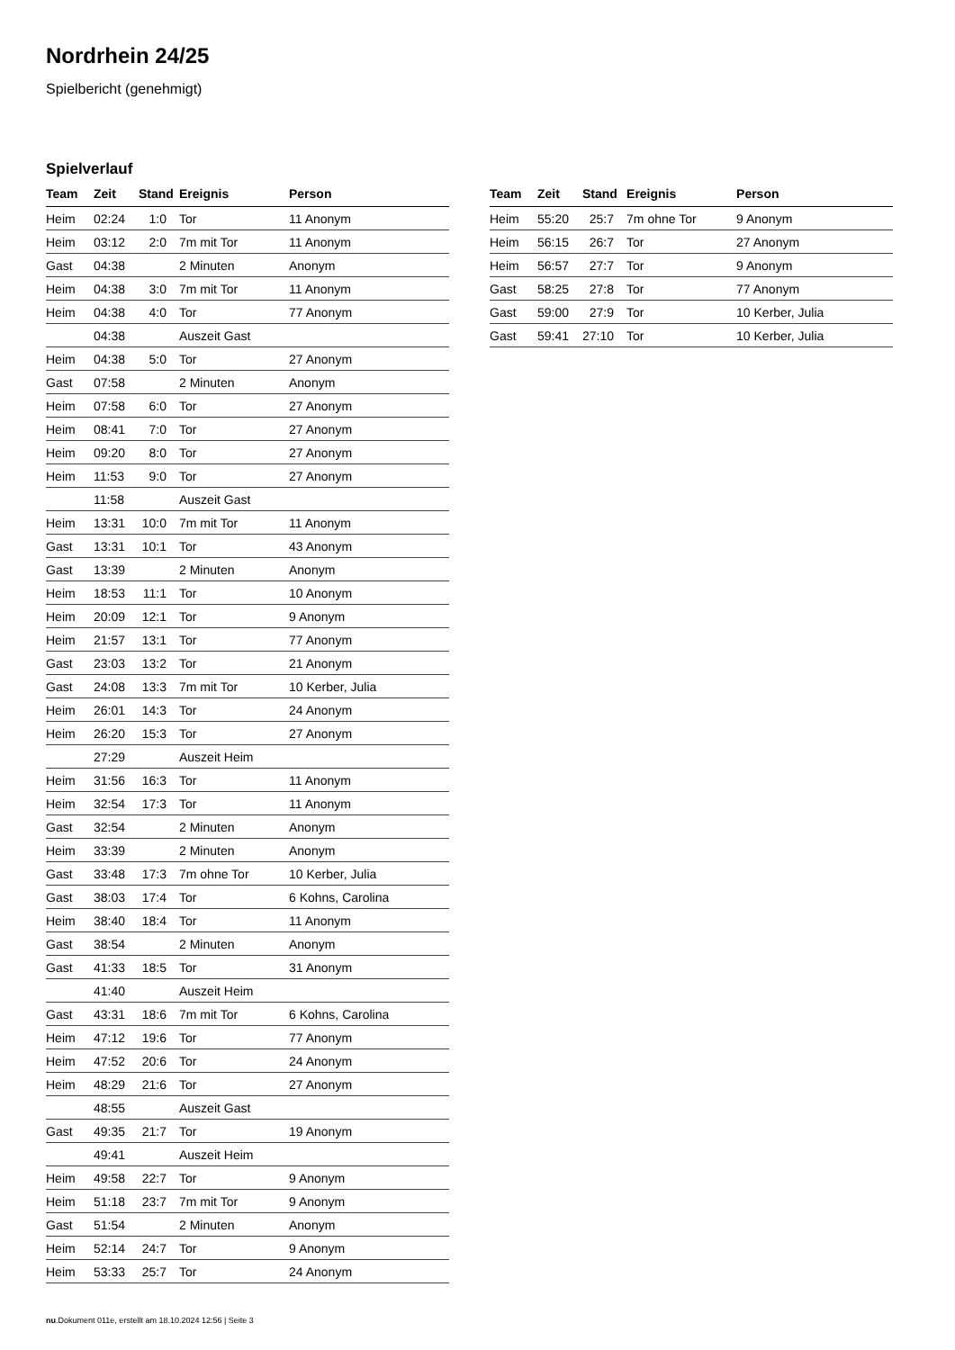Nordrhein 24/25
Spielbericht (genehmigt)
Spielverlauf
| Team | Zeit | Stand | Ereignis | Person |
| --- | --- | --- | --- | --- |
| Heim | 02:24 | 1:0 | Tor | 11 Anonym |
| Heim | 03:12 | 2:0 | 7m mit Tor | 11 Anonym |
| Gast | 04:38 | | 2 Minuten | Anonym |
| Heim | 04:38 | 3:0 | 7m mit Tor | 11 Anonym |
| Heim | 04:38 | 4:0 | Tor | 77 Anonym |
| | 04:38 | | Auszeit Gast | |
| Heim | 04:38 | 5:0 | Tor | 27 Anonym |
| Gast | 07:58 | | 2 Minuten | Anonym |
| Heim | 07:58 | 6:0 | Tor | 27 Anonym |
| Heim | 08:41 | 7:0 | Tor | 27 Anonym |
| Heim | 09:20 | 8:0 | Tor | 27 Anonym |
| Heim | 11:53 | 9:0 | Tor | 27 Anonym |
| | 11:58 | | Auszeit Gast | |
| Heim | 13:31 | 10:0 | 7m mit Tor | 11 Anonym |
| Gast | 13:31 | 10:1 | Tor | 43 Anonym |
| Gast | 13:39 | | 2 Minuten | Anonym |
| Heim | 18:53 | 11:1 | Tor | 10 Anonym |
| Heim | 20:09 | 12:1 | Tor | 9 Anonym |
| Heim | 21:57 | 13:1 | Tor | 77 Anonym |
| Gast | 23:03 | 13:2 | Tor | 21 Anonym |
| Gast | 24:08 | 13:3 | 7m mit Tor | 10 Kerber, Julia |
| Heim | 26:01 | 14:3 | Tor | 24 Anonym |
| Heim | 26:20 | 15:3 | Tor | 27 Anonym |
| | 27:29 | | Auszeit Heim | |
| Heim | 31:56 | 16:3 | Tor | 11 Anonym |
| Heim | 32:54 | 17:3 | Tor | 11 Anonym |
| Gast | 32:54 | | 2 Minuten | Anonym |
| Heim | 33:39 | | 2 Minuten | Anonym |
| Gast | 33:48 | 17:3 | 7m ohne Tor | 10 Kerber, Julia |
| Gast | 38:03 | 17:4 | Tor | 6 Kohns, Carolina |
| Heim | 38:40 | 18:4 | Tor | 11 Anonym |
| Gast | 38:54 | | 2 Minuten | Anonym |
| Gast | 41:33 | 18:5 | Tor | 31 Anonym |
| | 41:40 | | Auszeit Heim | |
| Gast | 43:31 | 18:6 | 7m mit Tor | 6 Kohns, Carolina |
| Heim | 47:12 | 19:6 | Tor | 77 Anonym |
| Heim | 47:52 | 20:6 | Tor | 24 Anonym |
| Heim | 48:29 | 21:6 | Tor | 27 Anonym |
| | 48:55 | | Auszeit Gast | |
| Gast | 49:35 | 21:7 | Tor | 19 Anonym |
| | 49:41 | | Auszeit Heim | |
| Heim | 49:58 | 22:7 | Tor | 9 Anonym |
| Heim | 51:18 | 23:7 | 7m mit Tor | 9 Anonym |
| Gast | 51:54 | | 2 Minuten | Anonym |
| Heim | 52:14 | 24:7 | Tor | 9 Anonym |
| Heim | 53:33 | 25:7 | Tor | 24 Anonym |
| Team | Zeit | Stand | Ereignis | Person |
| --- | --- | --- | --- | --- |
| Heim | 55:20 | 25:7 | 7m ohne Tor | 9 Anonym |
| Heim | 56:15 | 26:7 | Tor | 27 Anonym |
| Heim | 56:57 | 27:7 | Tor | 9 Anonym |
| Gast | 58:25 | 27:8 | Tor | 77 Anonym |
| Gast | 59:00 | 27:9 | Tor | 10 Kerber, Julia |
| Gast | 59:41 | 27:10 | Tor | 10 Kerber, Julia |
nu.Dokument 011e, erstellt am 18.10.2024 12:56 | Seite 3